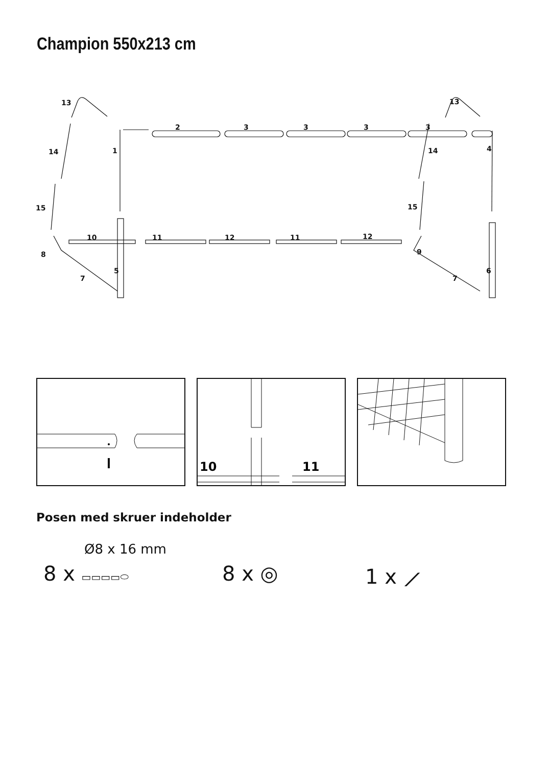Champion 550x213 cm
13
13
2
3
3
3
3
14
1
14
4
15
15
10
11
12
11
12
8
9
5
6
7
7
10
11
Posen med skruer indeholder
Ø8 x 16 mm
8 x ▭▭▭▭⬭ 8 x ◎ 1 x ⟋